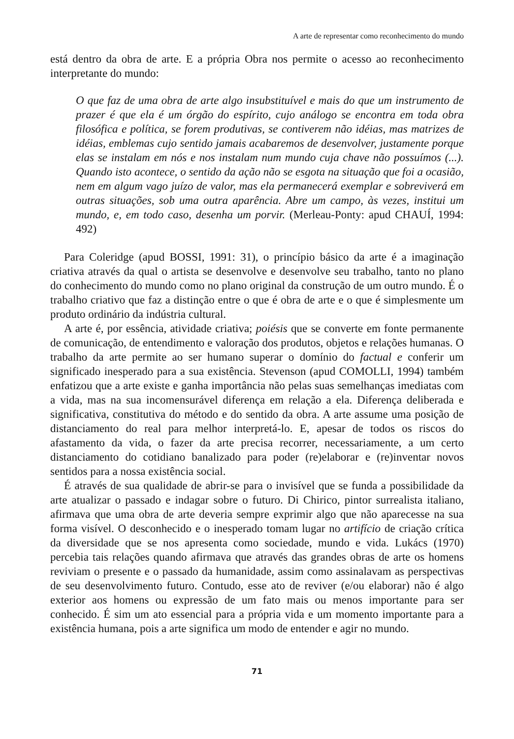A arte de representar como reconhecimento do mundo
está dentro da obra de arte. E a própria Obra nos permite o acesso ao reconhecimento interpretante do mundo:
O que faz de uma obra de arte algo insubstituível e mais do que um instrumento de prazer é que ela é um órgão do espírito, cujo análogo se encontra em toda obra filosófica e política, se forem produtivas, se contiverem não idéias, mas matrizes de idéias, emblemas cujo sentido jamais acabaremos de desenvolver, justamente porque elas se instalam em nós e nos instalam num mundo cuja chave não possuímos (...). Quando isto acontece, o sentido da ação não se esgota na situação que foi a ocasião, nem em algum vago juízo de valor, mas ela permanecerá exemplar e sobreviverá em outras situações, sob uma outra aparência. Abre um campo, às vezes, institui um mundo, e, em todo caso, desenha um porvir. (Merleau-Ponty: apud CHAUÍ, 1994: 492)
Para Coleridge (apud BOSSI, 1991: 31), o princípio básico da arte é a imaginação criativa através da qual o artista se desenvolve e desenvolve seu trabalho, tanto no plano do conhecimento do mundo como no plano original da construção de um outro mundo. É o trabalho criativo que faz a distinção entre o que é obra de arte e o que é simplesmente um produto ordinário da indústria cultural.
A arte é, por essência, atividade criativa; poiésis que se converte em fonte permanente de comunicação, de entendimento e valoração dos produtos, objetos e relações humanas. O trabalho da arte permite ao ser humano superar o domínio do factual e conferir um significado inesperado para a sua existência. Stevenson (apud COMOLLI, 1994) também enfatizou que a arte existe e ganha importância não pelas suas semelhanças imediatas com a vida, mas na sua incomensurável diferença em relação a ela. Diferença deliberada e significativa, constitutiva do método e do sentido da obra. A arte assume uma posição de distanciamento do real para melhor interpretá-lo. E, apesar de todos os riscos do afastamento da vida, o fazer da arte precisa recorrer, necessariamente, a um certo distanciamento do cotidiano banalizado para poder (re)elaborar e (re)inventar novos sentidos para a nossa existência social.
É através de sua qualidade de abrir-se para o invisível que se funda a possibilidade da arte atualizar o passado e indagar sobre o futuro. Di Chirico, pintor surrealista italiano, afirmava que uma obra de arte deveria sempre exprimir algo que não aparecesse na sua forma visível. O desconhecido e o inesperado tomam lugar no artifício de criação crítica da diversidade que se nos apresenta como sociedade, mundo e vida. Lukács (1970) percebia tais relações quando afirmava que através das grandes obras de arte os homens reviviam o presente e o passado da humanidade, assim como assinalavam as perspectivas de seu desenvolvimento futuro. Contudo, esse ato de reviver (e/ou elaborar) não é algo exterior aos homens ou expressão de um fato mais ou menos importante para ser conhecido. É sim um ato essencial para a própria vida e um momento importante para a existência humana, pois a arte significa um modo de entender e agir no mundo.
71